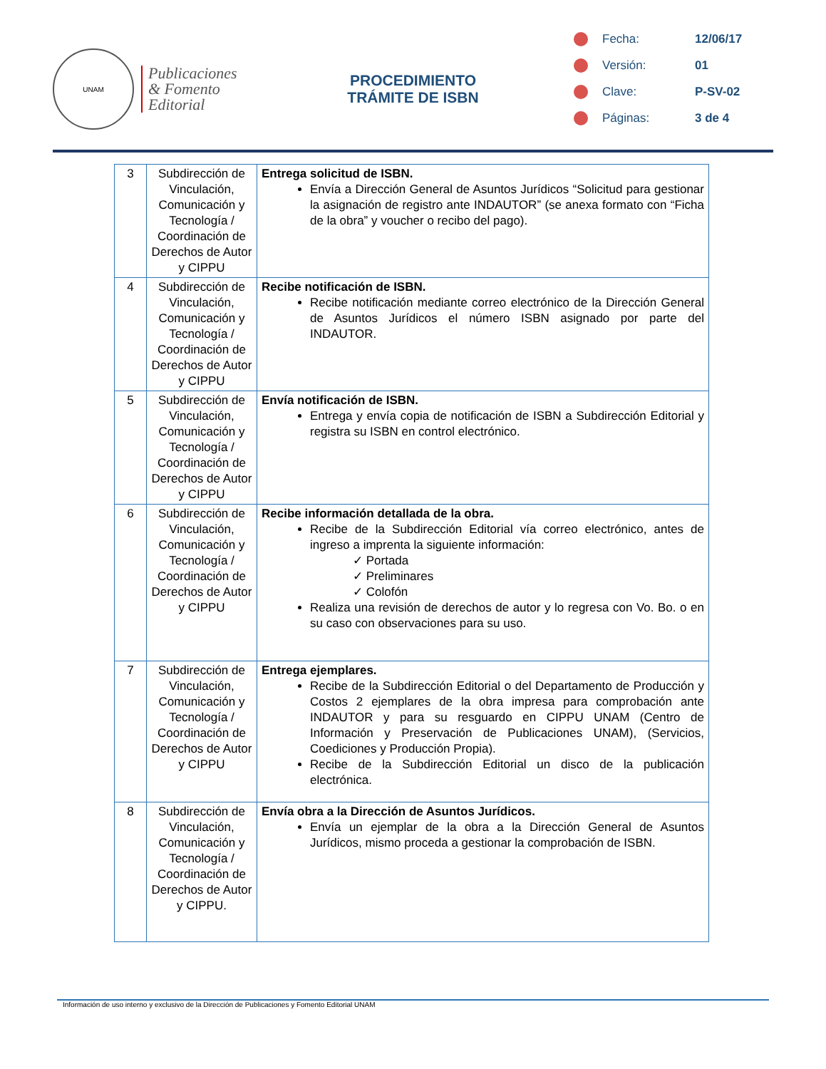UNAM
Publicaciones
& Fomento
Editorial
PROCEDIMIENTO
TRÁMITE DE ISBN
Fecha: 12/06/17
Versión: 01
Clave: P-SV-02
Páginas: 3 de 4
| 3 | Subdirección de Vinculación, Comunicación y Tecnología / Coordinación de Derechos de Autor y CIPPU | Entrega solicitud de ISBN. Envía a Dirección General de Asuntos Jurídicos “Solicitud para gestionar la asignación de registro ante INDAUTOR” (se anexa formato con “Ficha de la obra” y voucher o recibo del pago). |
| 4 | Subdirección de Vinculación, Comunicación y Tecnología / Coordinación de Derechos de Autor y CIPPU | Recibe notificación de ISBN. Recibe notificación mediante correo electrónico de la Dirección General de Asuntos Jurídicos el número ISBN asignado por parte del INDAUTOR. |
| 5 | Subdirección de Vinculación, Comunicación y Tecnología / Coordinación de Derechos de Autor y CIPPU | Envía notificación de ISBN. Entrega y envía copia de notificación de ISBN a Subdirección Editorial y registra su ISBN en control electrónico. |
| 6 | Subdirección de Vinculación, Comunicación y Tecnología / Coordinación de Derechos de Autor y CIPPU | Recibe información detallada de la obra. Recibe de la Subdirección Editorial vía correo electrónico, antes de ingreso a imprenta la siguiente información: ✓ Portada ✓ Preliminares ✓ Colofón Realiza una revisión de derechos de autor y lo regresa con Vo. Bo. o en su caso con observaciones para su uso. |
| 7 | Subdirección de Vinculación, Comunicación y Tecnología / Coordinación de Derechos de Autor y CIPPU | Entrega ejemplares. Recibe de la Subdirección Editorial o del Departamento de Producción y Costos 2 ejemplares de la obra impresa para comprobación ante INDAUTOR y para su resguardo en CIPPU UNAM (Centro de Información y Preservación de Publicaciones UNAM), (Servicios, Coediciones y Producción Propia). Recibe de la Subdirección Editorial un disco de la publicación electrónica. |
| 8 | Subdirección de Vinculación, Comunicación y Tecnología / Coordinación de Derechos de Autor y CIPPU. | Envía obra a la Dirección de Asuntos Jurídicos. Envía un ejemplar de la obra a la Dirección General de Asuntos Jurídicos, mismo proceda a gestionar la comprobación de ISBN. |
Información de uso interno y exclusivo de la Dirección de Publicaciones y Fomento Editorial UNAM